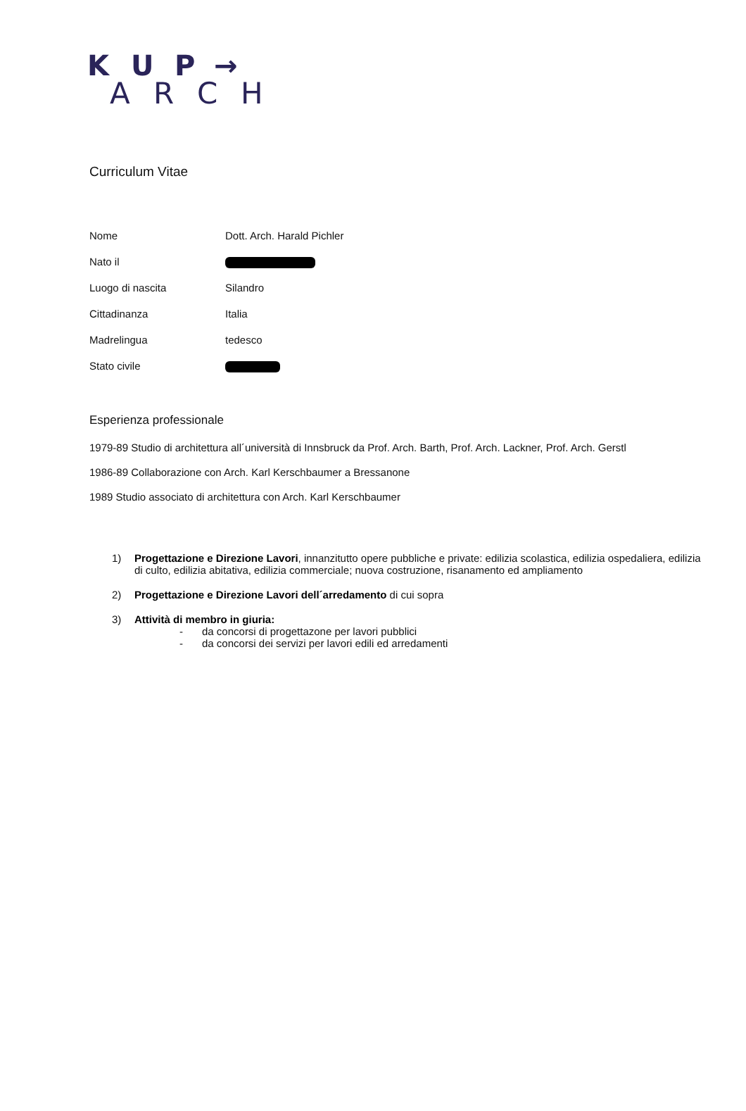K U P →
A R C H
Curriculum Vitae
| Nome | Dott. Arch. Harald Pichler |
| Nato il | |
| Luogo di nascita | Silandro |
| Cittadinanza | Italia |
| Madrelingua | tedesco |
| Stato civile | |
Esperienza professionale
1979-89 Studio di architettura all´università di Innsbruck da Prof. Arch. Barth, Prof. Arch. Lackner, Prof. Arch. Gerstl
1986-89 Collaborazione con Arch. Karl Kerschbaumer a Bressanone
1989 Studio associato di architettura con Arch. Karl Kerschbaumer
1) Progettazione e Direzione Lavori, innanzitutto opere pubbliche e private: edilizia scolastica, edilizia ospedaliera, edilizia di culto, edilizia abitativa, edilizia commerciale; nuova costruzione, risanamento ed ampliamento
2) Progettazione e Direzione Lavori dell´arredamento di cui sopra
3) Attività di membro in giuria:
- da concorsi di progettazone per lavori pubblici
- da concorsi dei servizi per lavori edili ed arredamenti